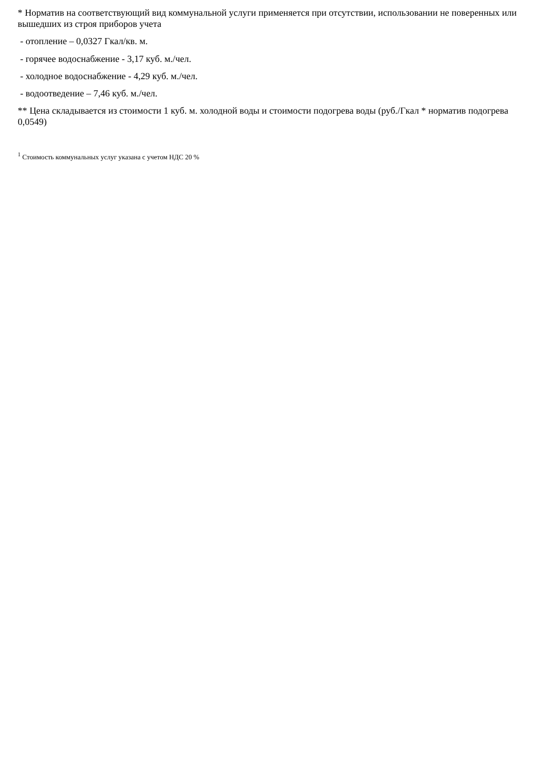* Норматив на соответствующий вид коммунальной услуги применяется при отсутствии, использовании не поверенных или вышедших из строя приборов учета
- отопление – 0,0327 Гкал/кв. м.
- горячее водоснабжение - 3,17 куб. м./чел.
- холодное водоснабжение - 4,29 куб. м./чел.
- водоотведение – 7,46 куб. м./чел.
** Цена складывается из стоимости 1 куб. м. холодной воды и стоимости подогрева воды (руб./Гкал * норматив подогрева 0,0549)
<sup>1</sup> Стоимость коммунальных услуг указана с учетом НДС 20 %